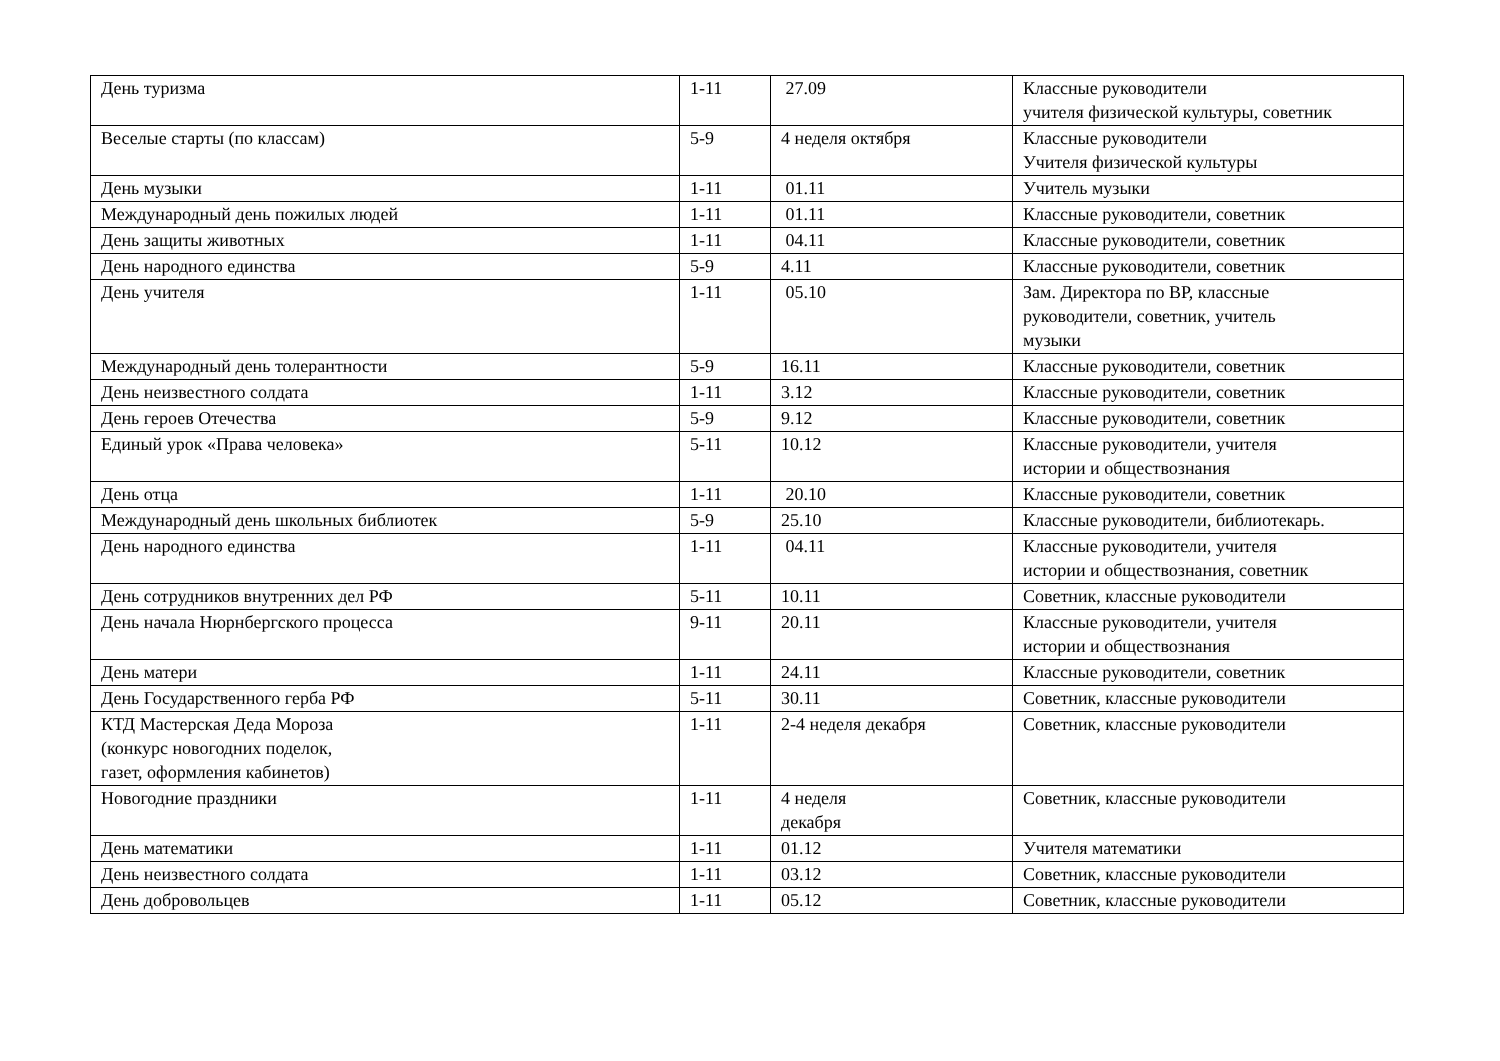| День туризма | 1-11 | 27.09 | Классные руководители учителя физической культуры, советник |
| Веселые старты (по классам) | 5-9 | 4 неделя октября | Классные руководители Учителя физической культуры |
| День музыки | 1-11 | 01.11 | Учитель музыки |
| Международный день пожилых людей | 1-11 | 01.11 | Классные руководители, советник |
| День защиты животных | 1-11 | 04.11 | Классные руководители, советник |
| День народного единства | 5-9 | 4.11 | Классные руководители, советник |
| День учителя | 1-11 | 05.10 | Зам. Директора по ВР, классные руководители, советник, учитель музыки |
| Международный день толерантности | 5-9 | 16.11 | Классные руководители, советник |
| День неизвестного солдата | 1-11 | 3.12 | Классные руководители, советник |
| День героев Отечества | 5-9 | 9.12 | Классные руководители, советник |
| Единый урок «Права человека» | 5-11 | 10.12 | Классные руководители, учителя истории и обществознания |
| День отца | 1-11 | 20.10 | Классные руководители, советник |
| Международный день школьных библиотек | 5-9 | 25.10 | Классные руководители, библиотекарь. |
| День народного единства | 1-11 | 04.11 | Классные руководители, учителя истории и обществознания, советник |
| День сотрудников внутренних дел РФ | 5-11 | 10.11 | Советник, классные руководители |
| День начала Нюрнбергского процесса | 9-11 | 20.11 | Классные руководители, учителя истории и обществознания |
| День матери | 1-11 | 24.11 | Классные руководители, советник |
| День Государственного герба РФ | 5-11 | 30.11 | Советник, классные руководители |
| КТД Мастерская Деда Мороза (конкурс новогодних поделок, газет, оформления кабинетов) | 1-11 | 2-4 неделя декабря | Советник, классные руководители |
| Новогодние праздники | 1-11 | 4 неделя декабря | Советник, классные руководители |
| День математики | 1-11 | 01.12 | Учителя математики |
| День неизвестного солдата | 1-11 | 03.12 | Советник, классные руководители |
| День добровольцев | 1-11 | 05.12 | Советник, классные руководители |